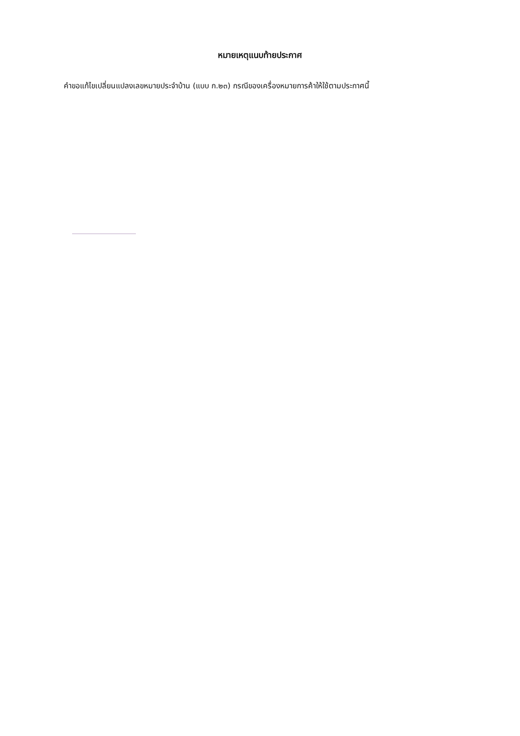หมายเหตุแนบท้ายประกาศ
คำขอแก้ไขเปลี่ยนแปลงเลขหมายประจำบ้าน (แบบ ก.๒๓) กรณีของเครื่องหมายการค้าให้ใช้ตามประกาศนี้